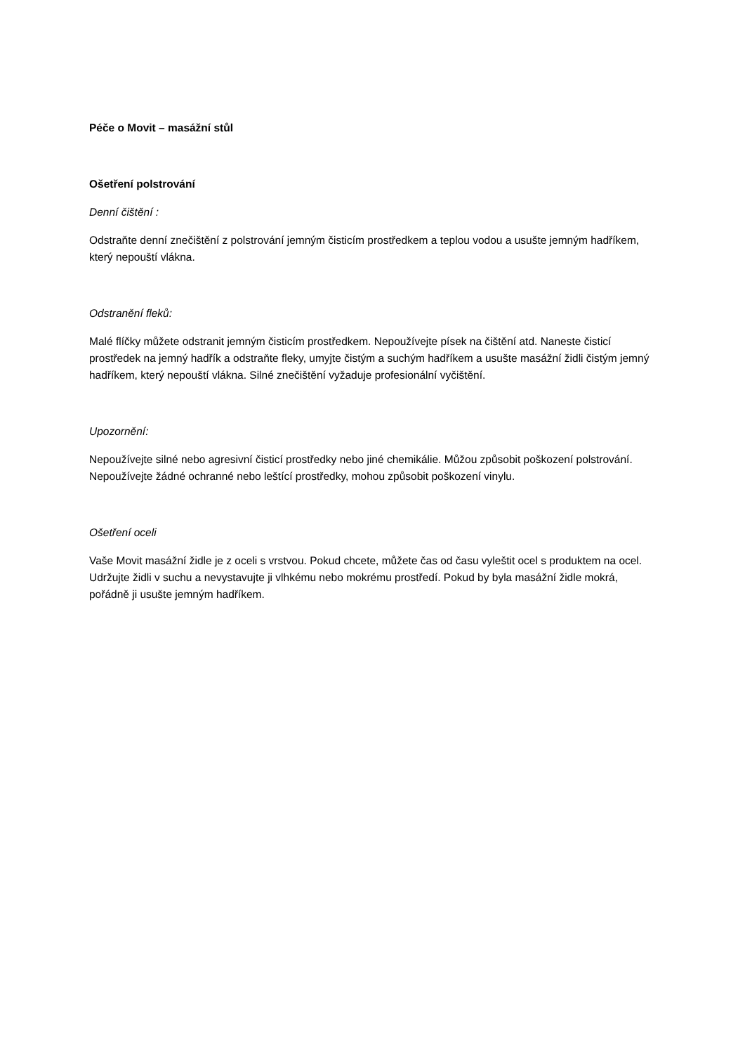Péče o Movit – masážní stůl
Ošetření polstrování
Denní čištění :
Odstraňte denní znečištění z polstrování jemným čisticím prostředkem a teplou vodou a usušte jemným hadříkem, který nepouští vlákna.
Odstranění fleků:
Malé flíčky můžete odstranit jemným čisticím prostředkem. Nepoužívejte písek na čištění atd. Naneste čisticí prostředek na jemný hadřík a odstraňte fleky, umyjte čistým a suchým hadříkem a usušte masážní židli čistým jemný hadříkem, který nepouští vlákna. Silné znečištění vyžaduje profesionální vyčištění.
Upozornění:
Nepoužívejte silné nebo agresivní čisticí prostředky nebo jiné chemikálie. Můžou způsobit poškození polstrování. Nepoužívejte žádné ochranné nebo leštící prostředky, mohou způsobit poškození vinylu.
Ošetření oceli
Vaše Movit masážní židle je z oceli s vrstvou. Pokud chcete, můžete čas od času vyleštit ocel s produktem na ocel. Udržujte židli v suchu a nevystavujte ji vlhkému nebo mokrému prostředí. Pokud by byla masážní židle mokrá, pořádně ji usušte jemným hadříkem.